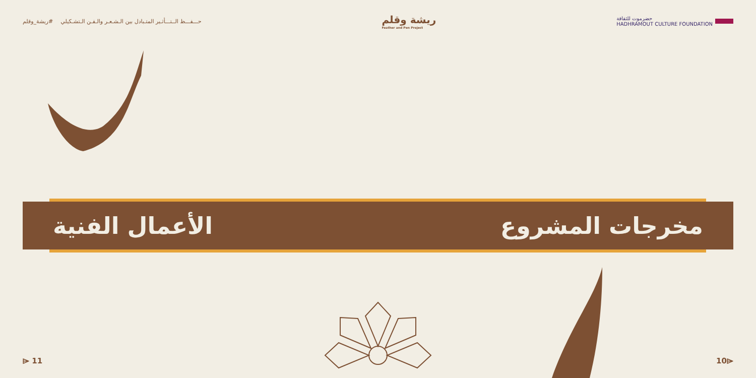حـــفـــظ الــتـــأثـير المتـبادل بين الـشـعـر والـفـن الـتشـكيلي #ريشة_وقلم
ريشة وقلم
Feather and Pen Project
حضرموت للثقافة
HADHRAMOUT CULTURE FOUNDATION
مخرجات المشروع الأعمال الفنية
⌲ 11 10⌲